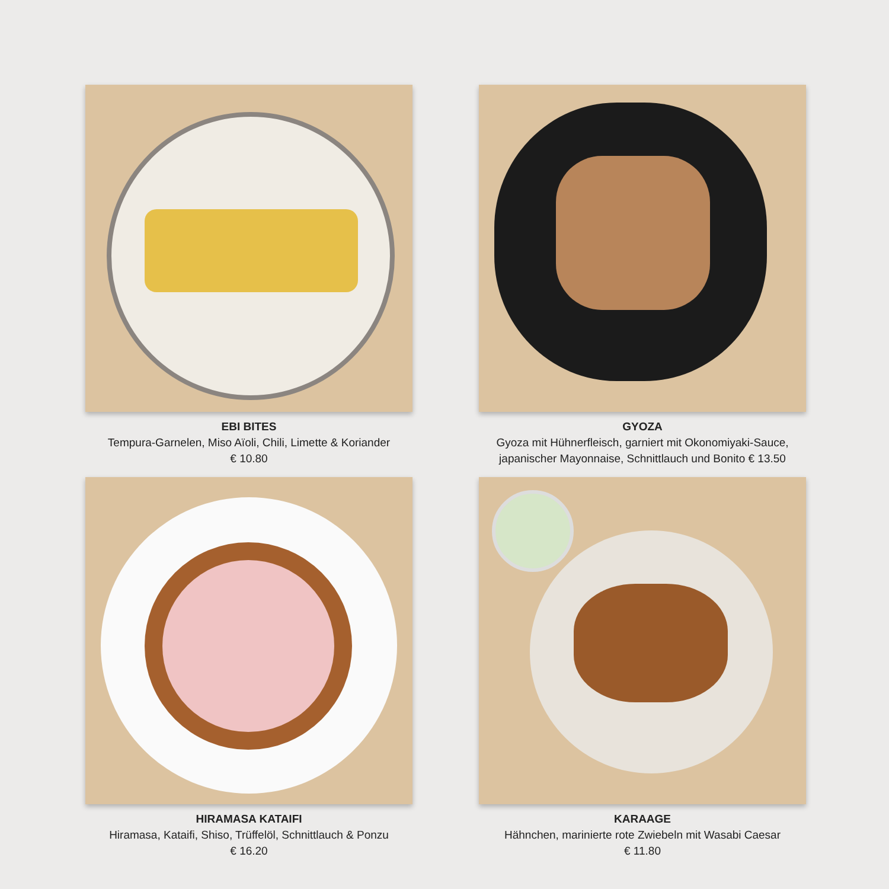EBI BITES
Tempura-Garnelen, Miso Aïoli, Chili, Limette & Koriander
€ 10.80
GYOZA
Gyoza mit Hühnerfleisch, garniert mit Okonomiyaki-Sauce,
japanischer Mayonnaise, Schnittlauch und Bonito € 13.50
HIRAMASA KATAIFI
Hiramasa, Kataifi, Shiso, Trüffelöl, Schnittlauch & Ponzu
€ 16.20
KARAAGE
Hähnchen, marinierte rote Zwiebeln mit Wasabi Caesar
€ 11.80